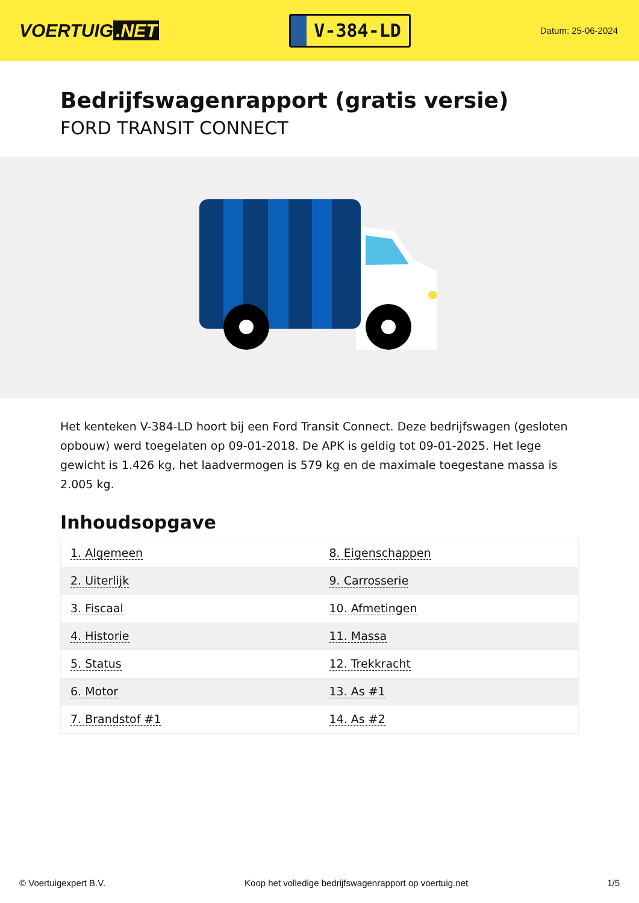VOERTUIG.NET
V-384-LD
Datum: 25-06-2024
Bedrijfswagenrapport (gratis versie)
FORD TRANSIT CONNECT
Het kenteken V-384-LD hoort bij een Ford Transit Connect. Deze bedrijfswagen (gesloten opbouw) werd toegelaten op 09-01-2018. De APK is geldig tot 09-01-2025. Het lege gewicht is 1.426 kg, het laadvermogen is 579 kg en de maximale toegestane massa is 2.005 kg.
Inhoudsopgave
| 1. Algemeen | 8. Eigenschappen |
| 2. Uiterlijk | 9. Carrosserie |
| 3. Fiscaal | 10. Afmetingen |
| 4. Historie | 11. Massa |
| 5. Status | 12. Trekkracht |
| 6. Motor | 13. As #1 |
| 7. Brandstof #1 | 14. As #2 |
© Voertuigexpert B.V. Koop het volledige bedrijfswagenrapport op voertuig.net
1/5